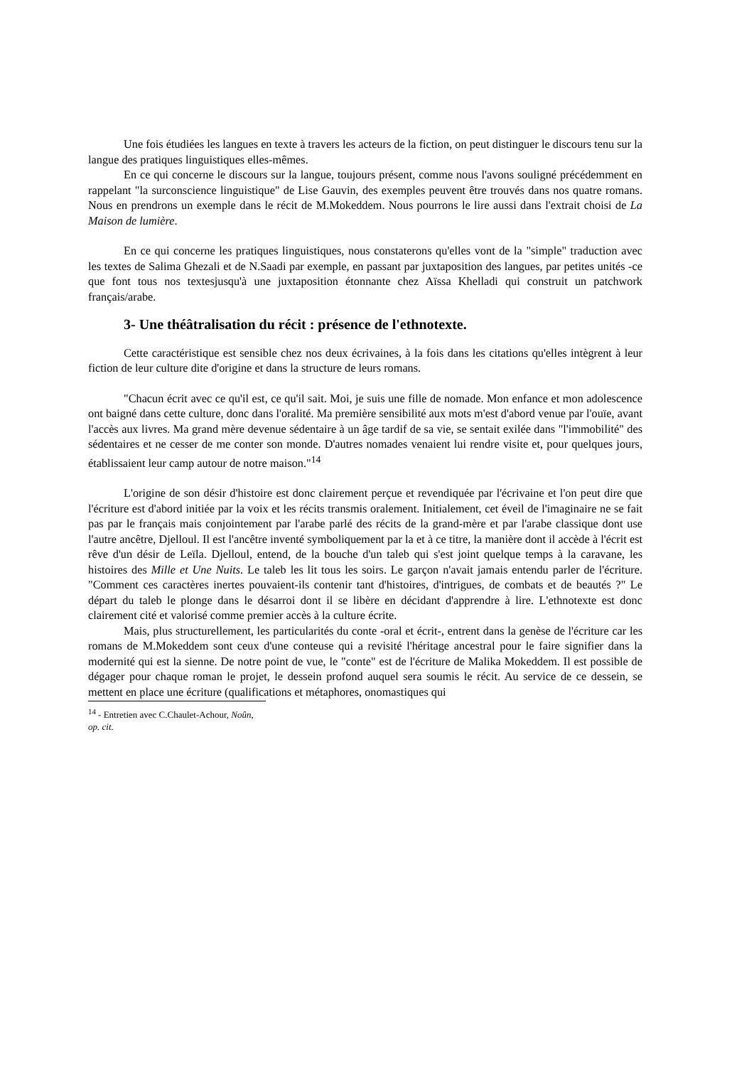Une fois étudiées les langues en texte à travers les acteurs de la fiction, on peut distinguer le discours tenu sur la langue des pratiques linguistiques elles-mêmes.
En ce qui concerne le discours sur la langue, toujours présent, comme nous l'avons souligné précédemment en rappelant "la surconscience linguistique" de Lise Gauvin, des exemples peuvent être trouvés dans nos quatre romans. Nous en prendrons un exemple dans le récit de M.Mokeddem. Nous pourrons le lire aussi dans l'extrait choisi de La Maison de lumière.
En ce qui concerne les pratiques linguistiques, nous constaterons qu'elles vont de la "simple" traduction avec les textes de Salima Ghezali et de N.Saadi par exemple, en passant par juxtaposition des langues, par petites unités -ce que font tous nos textesjusqu'à une juxtaposition étonnante chez Aïssa Khelladi qui construit un patchwork français/arabe.
3- Une théâtralisation du récit : présence de l'ethnotexte.
Cette caractéristique est sensible chez nos deux écrivaines, à la fois dans les citations qu'elles intègrent à leur fiction de leur culture dite d'origine et dans la structure de leurs romans.
"Chacun écrit avec ce qu'il est, ce qu'il sait. Moi, je suis une fille de nomade. Mon enfance et mon adolescence ont baigné dans cette culture, donc dans l'oralité. Ma première sensibilité aux mots m'est d'abord venue par l'ouïe, avant l'accès aux livres. Ma grand mère devenue sédentaire à un âge tardif de sa vie, se sentait exilée dans "l'immobilité" des sédentaires et ne cesser de me conter son monde. D'autres nomades venaient lui rendre visite et, pour quelques jours, établissaient leur camp autour de notre maison."<sup>14</sup>
L'origine de son désir d'histoire est donc clairement perçue et revendiquée par l'écrivaine et l'on peut dire que l'écriture est d'abord initiée par la voix et les récits transmis oralement. Initialement, cet éveil de l'imaginaire ne se fait pas par le français mais conjointement par l'arabe parlé des récits de la grand-mère et par l'arabe classique dont use l'autre ancêtre, Djelloul. Il est l'ancêtre inventé symboliquement par la et à ce titre, la manière dont il accède à l'écrit est rêve d'un désir de Leïla. Djelloul, entend, de la bouche d'un taleb qui s'est joint quelque temps à la caravane, les histoires des Mille et Une Nuits. Le taleb les lit tous les soirs. Le garçon n'avait jamais entendu parler de l'écriture. "Comment ces caractères inertes pouvaient-ils contenir tant d'histoires, d'intrigues, de combats et de beautés ?" Le départ du taleb le plonge dans le désarroi dont il se libère en décidant d'apprendre à lire. L'ethnotexte est donc clairement cité et valorisé comme premier accès à la culture écrite.
Mais, plus structurellement, les particularités du conte -oral et écrit-, entrent dans la genèse de l'écriture car les romans de M.Mokeddem sont ceux d'une conteuse qui a revisité l'héritage ancestral pour le faire signifier dans la modernité qui est la sienne. De notre point de vue, le "conte" est de l'écriture de Malika Mokeddem. Il est possible de dégager pour chaque roman le projet, le dessein profond auquel sera soumis le récit. Au service de ce dessein, se mettent en place une écriture (qualifications et métaphores, onomastiques qui
<sup>14</sup> - Entretien avec C.Chaulet-Achour, Noûn, op. cit.